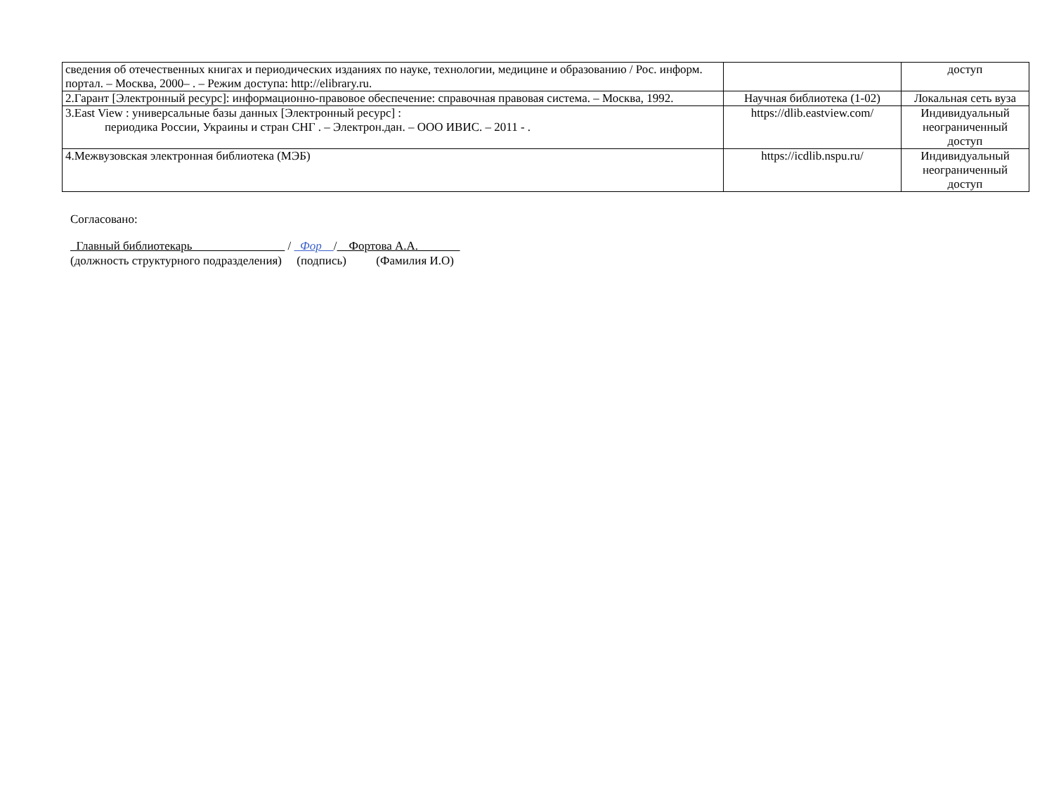| сведения об отечественных книгах и периодических изданиях по науке, технологии, медицине и образованию / Рос. информ. портал. – Москва, 2000– . – Режим доступа: http://elibrary.ru. | | доступ |
| 2.Гарант [Электронный ресурс]: информационно-правовое обеспечение: справочная правовая система. – Москва, 1992. | Научная библиотека (1-02) | Локальная сеть вуза |
| 3.East View : универсальные базы данных [Электронный ресурс] : периодика России, Украины и стран СНГ . – Электрон.дан. – ООО ИВИС. – 2011 - . | https://dlib.eastview.com/ | Индивидуальный неограниченный доступ |
| 4.Межвузовская электронная библиотека (МЭБ) | https://icdlib.nspu.ru/ | Индивидуальный неограниченный доступ |
Согласовано:
Главный библиотекарь / Фор / Фортова А.А.
(должность структурного подразделения) (подпись) (Фамилия И.О)